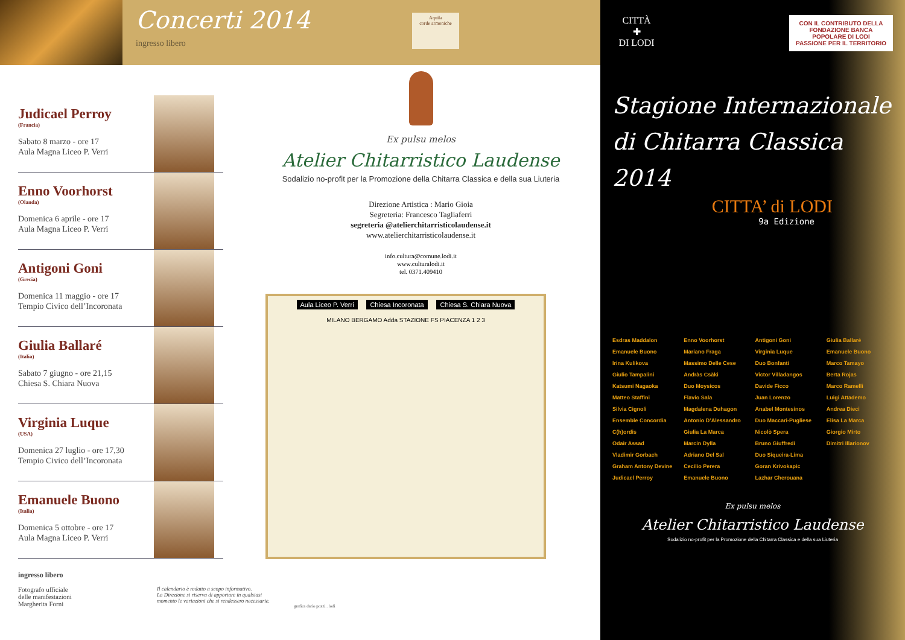Concerti 2014
ingresso libero
Aquila
corde armoniche
Judicael Perroy
(Francia)
Sabato 8 marzo - ore 17
Aula Magna Liceo P. Verri
Enno Voorhorst
(Olanda)
Domenica 6 aprile - ore 17
Aula Magna Liceo P. Verri
Antigoni Goni
(Grecia)
Domenica 11 maggio - ore 17
Tempio Civico dell’Incoronata
Giulia Ballaré
(Italia)
Sabato 7 giugno - ore 21,15
Chiesa S. Chiara Nuova
Virginia Luque
(USA)
Domenica 27 luglio - ore 17,30
Tempio Civico dell’Incoronata
Emanuele Buono
(Italia)
Domenica 5 ottobre - ore 17
Aula Magna Liceo P. Verri
ingresso libero
Ex pulsu melos
Atelier Chitarristico Laudense
Sodalizio no-profit per la Promozione della Chitarra Classica e della sua Liuteria
Direzione Artistica : Mario Gioia
Segreteria: Francesco Tagliaferri
segreteria @atelierchitarristicolaudense.it
www.atelierchitarristicolaudense.it
info.cultura@comune.lodi.it
www.culturalodi.it
tel. 0371.409410
Aula Liceo P. Verri Chiesa Incoronata Chiesa S. Chiara Nuova
MILANO BERGAMO Adda STAZIONE FS PIACENZA 1 2 3
Fotografo ufficiale
delle manifestazioni
Margherita Forni
Il calendario è redatto a scopo informativo.
La Direzione si riserva di apportare in qualsiasi
momento le variazioni che si rendessero necessarie.
grafica dario pozzi . lodi
CITTÀ
✚
DI LODI
CON IL CONTRIBUTO DELLA
FONDAZIONE BANCA POPOLARE DI LODI
PASSIONE PER IL TERRITORIO
Stagione Internazionale
di Chitarra Classica
2014
CITTA’ di LODI
9a Edizione
Esdras Maddalon
Emanuele Buono
Irina Kulikova
Giulio Tampalini
Katsumi Nagaoka
Matteo Staffini
Silvia Cignoli
Ensemble Concordia C(h)ordis
Odair Assad
Vladimir Gorbach
Graham Antony Devine
Judicael Perroy
Enno Voorhorst
Mariano Fraga
Massimo Delle Cese
Andràs Csàki
Duo Moysicos
Flavio Sala
Magdalena Duhagon
Antonio D’Alessandro
Giulia La Marca
Marcin Dylla
Adriano Del Sal
Cecilio Perera
Emanuele Buono
Antigoni Goni
Virginia Luque
Duo Bonfanti
Victor Villadangos
Davide Ficco
Juan Lorenzo
Anabel Montesinos
Duo Maccari-Pugliese
Nicolò Spera
Bruno Giuffredi
Duo Siqueira-Lima
Goran Krivokapic
Lazhar Cherouana
Giulia Ballaré
Emanuele Buono
Marco Tamayo
Berta Rojas
Marco Ramelli
Luigi Attademo
Andrea Dieci
Elisa La Marca
Giorgio Mirto
Dimitri Illarionov
Ex pulsu melos
Atelier Chitarristico Laudense
Sodalizio no-profit per la Promozione della Chitarra Classica e della sua Liuteria